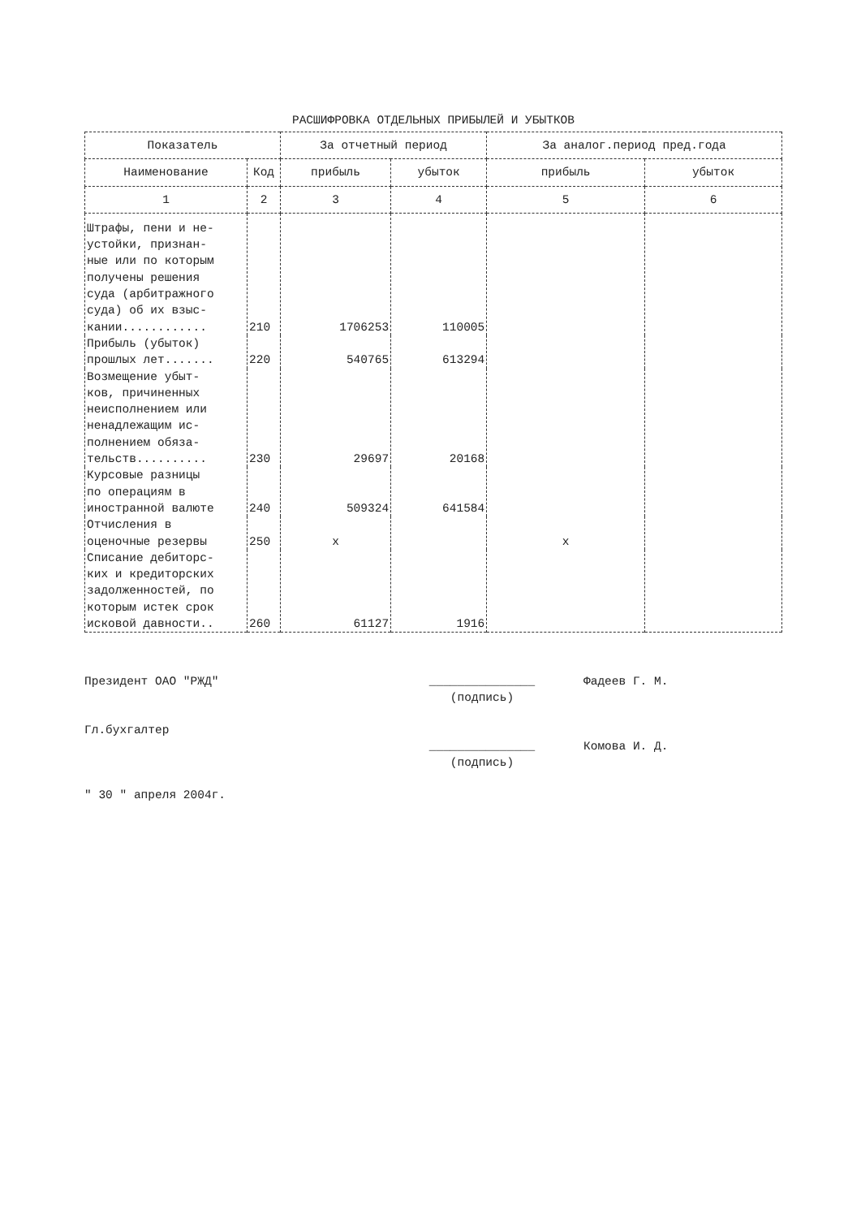РАСШИФРОВКА ОТДЕЛЬНЫХ ПРИБЫЛЕЙ И УБЫТКОВ
| Показатель | | За отчетный период | | За аналог.период пред.года | |
| --- | --- | --- | --- | --- | --- |
| Наименование | Код | прибыль | убыток | прибыль | убыток |
| 1 | 2 | 3 | 4 | 5 | 6 |
| Штрафы, пени и не- устойки, признан- ные или по которым получены решения суда (арбитражного суда) об их взыс- кании............ | 210 | 1706253 | 110005 | | |
| Прибыль (убыток) прошлых лет....... | 220 | 540765 | 613294 | | |
| Возмещение убыт- ков, причиненных неисполнением или ненадлежащим ис- полнением обяза- тельств.......... | 230 | 29697 | 20168 | | |
| Курсовые разницы по операциям в иностранной валюте | 240 | 509324 | 641584 | | |
| Отчисления в оценочные резервы | 250 | x | | x | |
| Списание дебиторс- ких и кредиторских задолженностей, по которым истек срок исковой давности.. | 260 | 61127 | 1916 | | |
Президент ОАО "РЖД" _______________
(подпись)
Фадеев Г. М.
Гл.бухгалтер
_______________
(подпись)
Комова И. Д.
" 30 " апреля 2004г.